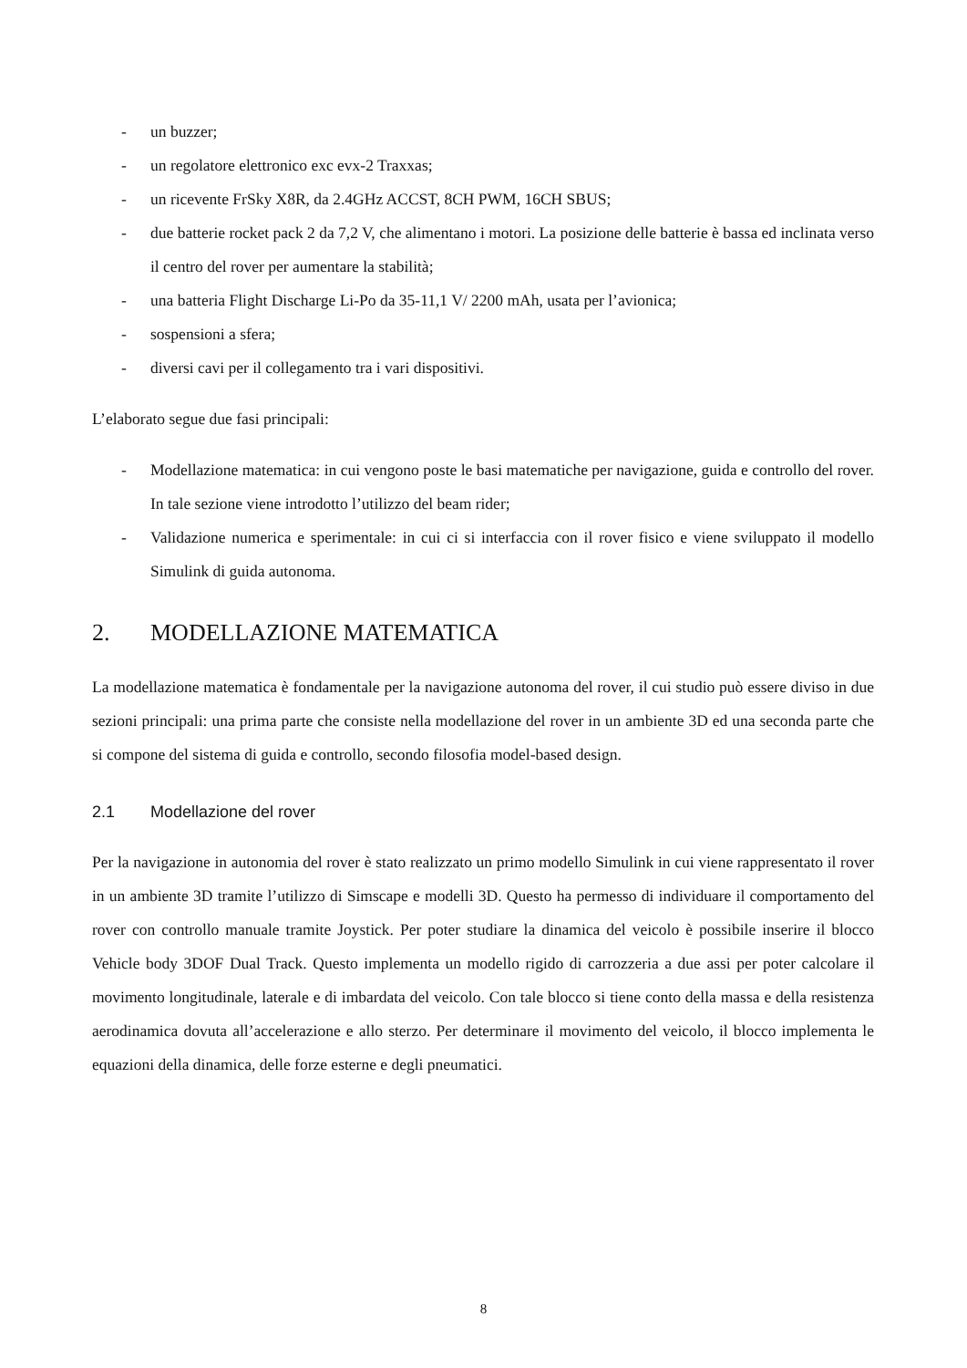- un buzzer;
- un regolatore elettronico exc evx-2 Traxxas;
- un ricevente FrSky X8R, da 2.4GHz ACCST, 8CH PWM, 16CH SBUS;
- due batterie rocket pack 2 da 7,2 V, che alimentano i motori. La posizione delle batterie è bassa ed inclinata verso il centro del rover per aumentare la stabilità;
- una batteria Flight Discharge Li-Po da 35-11,1 V/ 2200 mAh, usata per l’avionica;
- sospensioni a sfera;
- diversi cavi per il collegamento tra i vari dispositivi.
L’elaborato segue due fasi principali:
- Modellazione matematica: in cui vengono poste le basi matematiche per navigazione, guida e controllo del rover. In tale sezione viene introdotto l’utilizzo del beam rider;
- Validazione numerica e sperimentale: in cui ci si interfaccia con il rover fisico e viene sviluppato il modello Simulink di guida autonoma.
2. MODELLAZIONE MATEMATICA
La modellazione matematica è fondamentale per la navigazione autonoma del rover, il cui studio può essere diviso in due sezioni principali: una prima parte che consiste nella modellazione del rover in un ambiente 3D ed una seconda parte che si compone del sistema di guida e controllo, secondo filosofia model-based design.
2.1 Modellazione del rover
Per la navigazione in autonomia del rover è stato realizzato un primo modello Simulink in cui viene rappresentato il rover in un ambiente 3D tramite l’utilizzo di Simscape e modelli 3D. Questo ha permesso di individuare il comportamento del rover con controllo manuale tramite Joystick. Per poter studiare la dinamica del veicolo è possibile inserire il blocco Vehicle body 3DOF Dual Track. Questo implementa un modello rigido di carrozzeria a due assi per poter calcolare il movimento longitudinale, laterale e di imbardata del veicolo. Con tale blocco si tiene conto della massa e della resistenza aerodinamica dovuta all’accelerazione e allo sterzo. Per determinare il movimento del veicolo, il blocco implementa le equazioni della dinamica, delle forze esterne e degli pneumatici.
8